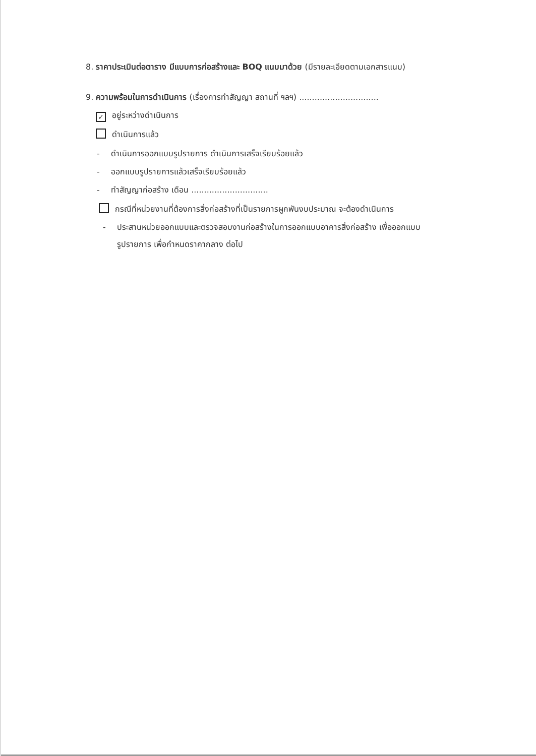8. ราคาประเมินต่อตาราง มีแบบการก่อสร้างและ BOQ แนบมาด้วย (มีรายละเอียดตามเอกสารแนบ)
9. ความพร้อมในการดำเนินการ (เรื่องการทำสัญญา สถานที่ ฯลฯ) ...............................
✓ อยู่ระหว่างดำเนินการ
ดำเนินการแล้ว
- ดำเนินการออกแบบรูปรายการ ดำเนินการเสร็จเรียบร้อยแล้ว
- ออกแบบรูปรายการแล้วเสร็จเรียบร้อยแล้ว
- ทำสัญญาก่อสร้าง เดือน ..............................
กรณีที่หน่วยงานที่ต้องการสิ่งก่อสร้างที่เป็นรายการผูกพันงบประมาณ จะต้องดำเนินการ
- ประสานหน่วยออกแบบและตรวจสอบงานก่อสร้างในการออกแบบอาคารสิ่งก่อสร้าง เพื่อออกแบบ
รูปรายการ เพื่อกำหนดราคากลาง ต่อไป